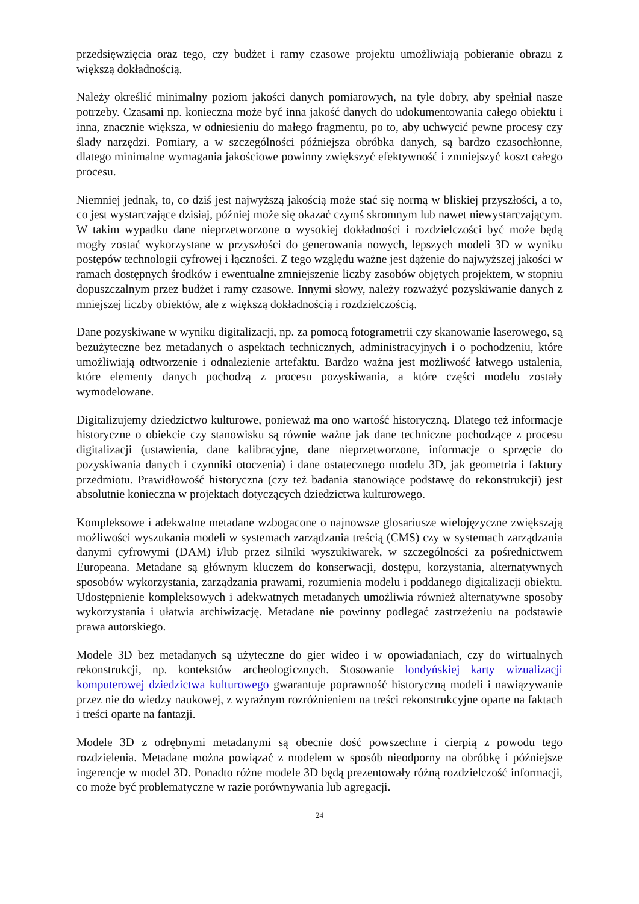przedsięwzięcia oraz tego, czy budżet i ramy czasowe projektu umożliwiają pobieranie obrazu z większą dokładnością.
Należy określić minimalny poziom jakości danych pomiarowych, na tyle dobry, aby spełniał nasze potrzeby. Czasami np. konieczna może być inna jakość danych do udokumentowania całego obiektu i inna, znacznie większa, w odniesieniu do małego fragmentu, po to, aby uchwycić pewne procesy czy ślady narzędzi. Pomiary, a w szczególności późniejsza obróbka danych, są bardzo czasochłonne, dlatego minimalne wymagania jakościowe powinny zwiększyć efektywność i zmniejszyć koszt całego procesu.
Niemniej jednak, to, co dziś jest najwyższą jakością może stać się normą w bliskiej przyszłości, a to, co jest wystarczające dzisiaj, później może się okazać czymś skromnym lub nawet niewystarczającym. W takim wypadku dane nieprzetworzone o wysokiej dokładności i rozdzielczości być może będą mogły zostać wykorzystane w przyszłości do generowania nowych, lepszych modeli 3D w wyniku postępów technologii cyfrowej i łączności. Z tego względu ważne jest dążenie do najwyższej jakości w ramach dostępnych środków i ewentualne zmniejszenie liczby zasobów objętych projektem, w stopniu dopuszczalnym przez budżet i ramy czasowe. Innymi słowy, należy rozważyć pozyskiwanie danych z mniejszej liczby obiektów, ale z większą dokładnością i rozdzielczością.
Dane pozyskiwane w wyniku digitalizacji, np. za pomocą fotogrametrii czy skanowanie laserowego, są bezużyteczne bez metadanych o aspektach technicznych, administracyjnych i o pochodzeniu, które umożliwiają odtworzenie i odnalezienie artefaktu. Bardzo ważna jest możliwość łatwego ustalenia, które elementy danych pochodzą z procesu pozyskiwania, a które części modelu zostały wymodelowane.
Digitalizujemy dziedzictwo kulturowe, ponieważ ma ono wartość historyczną. Dlatego też informacje historyczne o obiekcie czy stanowisku są równie ważne jak dane techniczne pochodzące z procesu digitalizacji (ustawienia, dane kalibracyjne, dane nieprzetworzone, informacje o sprzęcie do pozyskiwania danych i czynniki otoczenia) i dane ostatecznego modelu 3D, jak geometria i faktury przedmiotu. Prawidłowość historyczna (czy też badania stanowiące podstawę do rekonstrukcji) jest absolutnie konieczna w projektach dotyczących dziedzictwa kulturowego.
Kompleksowe i adekwatne metadane wzbogacone o najnowsze glosariusze wielojęzyczne zwiększają możliwości wyszukania modeli w systemach zarządzania treścią (CMS) czy w systemach zarządzania danymi cyfrowymi (DAM) i/lub przez silniki wyszukiwarek, w szczególności za pośrednictwem Europeana. Metadane są głównym kluczem do konserwacji, dostępu, korzystania, alternatywnych sposobów wykorzystania, zarządzania prawami, rozumienia modelu i poddanego digitalizacji obiektu. Udostępnienie kompleksowych i adekwatnych metadanych umożliwia również alternatywne sposoby wykorzystania i ułatwia archiwizację. Metadane nie powinny podlegać zastrzeżeniu na podstawie prawa autorskiego.
Modele 3D bez metadanych są użyteczne do gier wideo i w opowiadaniach, czy do wirtualnych rekonstrukcji, np. kontekstów archeologicznych. Stosowanie londyńskiej karty wizualizacji komputerowej dziedzictwa kulturowego gwarantuje poprawność historyczną modeli i nawiązywanie przez nie do wiedzy naukowej, z wyraźnym rozróżnieniem na treści rekonstrukcyjne oparte na faktach i treści oparte na fantazji.
Modele 3D z odrębnymi metadanymi są obecnie dość powszechne i cierpią z powodu tego rozdzielenia. Metadane można powiązać z modelem w sposób nieodporny na obróbkę i późniejsze ingerencje w model 3D. Ponadto różne modele 3D będą prezentowały różną rozdzielczość informacji, co może być problematyczne w razie porównywania lub agregacji.
24